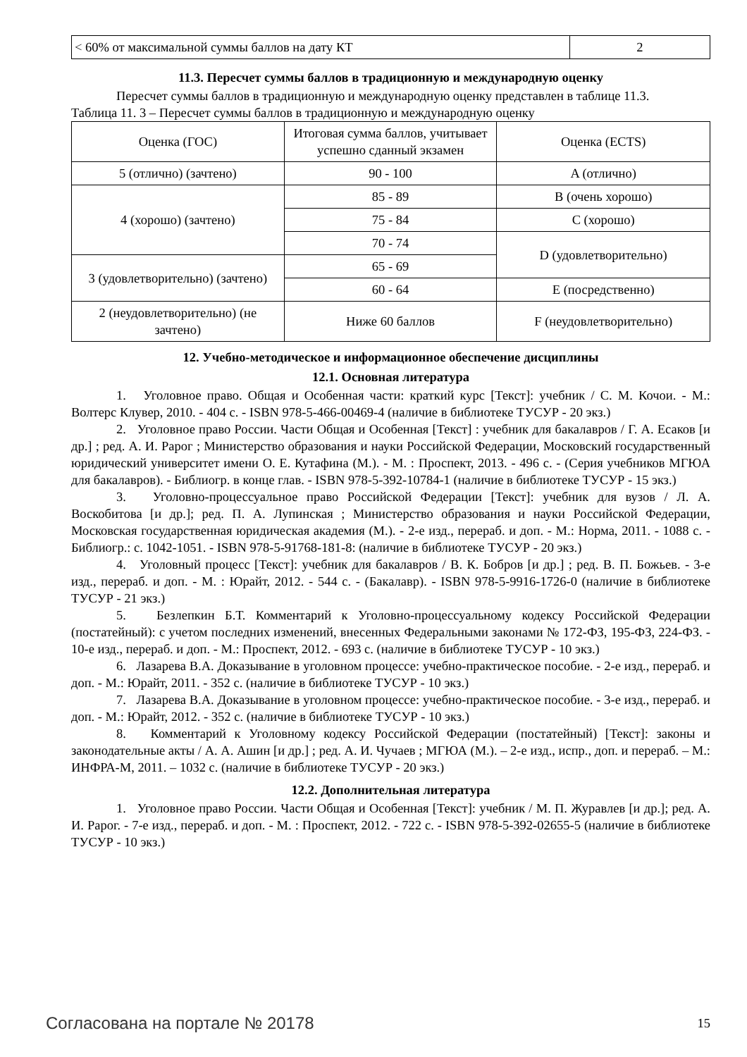| < 60% от максимальной суммы баллов на дату КТ | 2 |
11.3. Пересчет суммы баллов в традиционную и международную оценку
Пересчет суммы баллов в традиционную и международную оценку представлен в таблице 11.3.
Таблица 11. 3 – Пересчет суммы баллов в традиционную и международную оценку
| Оценка (ГОС) | Итоговая сумма баллов, учитывает успешно сданный экзамен | Оценка (ECTS) |
| 5 (отлично) (зачтено) | 90 - 100 | A (отлично) |
| 4 (хорошо) (зачтено) | 85 - 89 | B (очень хорошо) |
| | 75 - 84 | C (хорошо) |
| | 70 - 74 | D (удовлетворительно) |
| 3 (удовлетворительно) (зачтено) | 65 - 69 | |
| | 60 - 64 | E (посредственно) |
| 2 (неудовлетворительно) (не зачтено) | Ниже 60 баллов | F (неудовлетворительно) |
12. Учебно-методическое и информационное обеспечение дисциплины
12.1. Основная литература
1. Уголовное право. Общая и Особенная части: краткий курс [Текст]: учебник / С. М. Кочои. - М.: Волтерс Клувер, 2010. - 404 с. - ISBN 978-5-466-00469-4 (наличие в библиотеке ТУСУР - 20 экз.)
2. Уголовное право России. Части Общая и Особенная [Текст] : учебник для бакалавров / Г. А. Есаков [и др.] ; ред. А. И. Рарог ; Министерство образования и науки Российской Федерации, Московский государственный юридический университет имени О. Е. Кутафина (М.). - М. : Проспект, 2013. - 496 с. - (Серия учебников МГЮА для бакалавров). - Библиогр. в конце глав. - ISBN 978-5-392-10784-1 (наличие в библиотеке ТУСУР - 15 экз.)
3. Уголовно-процессуальное право Российской Федерации [Текст]: учебник для вузов / Л. А. Воскобитова [и др.]; ред. П. А. Лупинская ; Министерство образования и науки Российской Федерации, Московская государственная юридическая академия (М.). - 2-е изд., перераб. и доп. - М.: Норма, 2011. - 1088 с. - Библиогр.: с. 1042-1051. - ISBN 978-5-91768-181-8: (наличие в библиотеке ТУСУР - 20 экз.)
4. Уголовный процесс [Текст]: учебник для бакалавров / В. К. Бобров [и др.] ; ред. В. П. Божьев. - 3-е изд., перераб. и доп. - М. : Юрайт, 2012. - 544 с. - (Бакалавр). - ISBN 978-5-9916-1726-0 (наличие в библиотеке ТУСУР - 21 экз.)
5. Безлепкин Б.Т. Комментарий к Уголовно-процессуальному кодексу Российской Федерации (постатейный): с учетом последних изменений, внесенных Федеральными законами № 172-ФЗ, 195-ФЗ, 224-ФЗ. - 10-е изд., перераб. и доп. - М.: Проспект, 2012. - 693 с. (наличие в библиотеке ТУСУР - 10 экз.)
6. Лазарева В.А. Доказывание в уголовном процессе: учебно-практическое пособие. - 2-е изд., перераб. и доп. - М.: Юрайт, 2011. - 352 с. (наличие в библиотеке ТУСУР - 10 экз.)
7. Лазарева В.А. Доказывание в уголовном процессе: учебно-практическое пособие. - 3-е изд., перераб. и доп. - М.: Юрайт, 2012. - 352 с. (наличие в библиотеке ТУСУР - 10 экз.)
8. Комментарий к Уголовному кодексу Российской Федерации (постатейный) [Текст]: законы и законодательные акты / А. А. Ашин [и др.] ; ред. А. И. Чучаев ; МГЮА (М.). – 2-е изд., испр., доп. и перераб. – М.: ИНФРА-М, 2011. – 1032 с. (наличие в библиотеке ТУСУР - 20 экз.)
12.2. Дополнительная литература
1. Уголовное право России. Части Общая и Особенная [Текст]: учебник / М. П. Журавлев [и др.]; ред. А. И. Рарог. - 7-е изд., перераб. и доп. - М. : Проспект, 2012. - 722 с. - ISBN 978-5-392-02655-5 (наличие в библиотеке ТУСУР - 10 экз.)
Согласована на портале № 20178 15